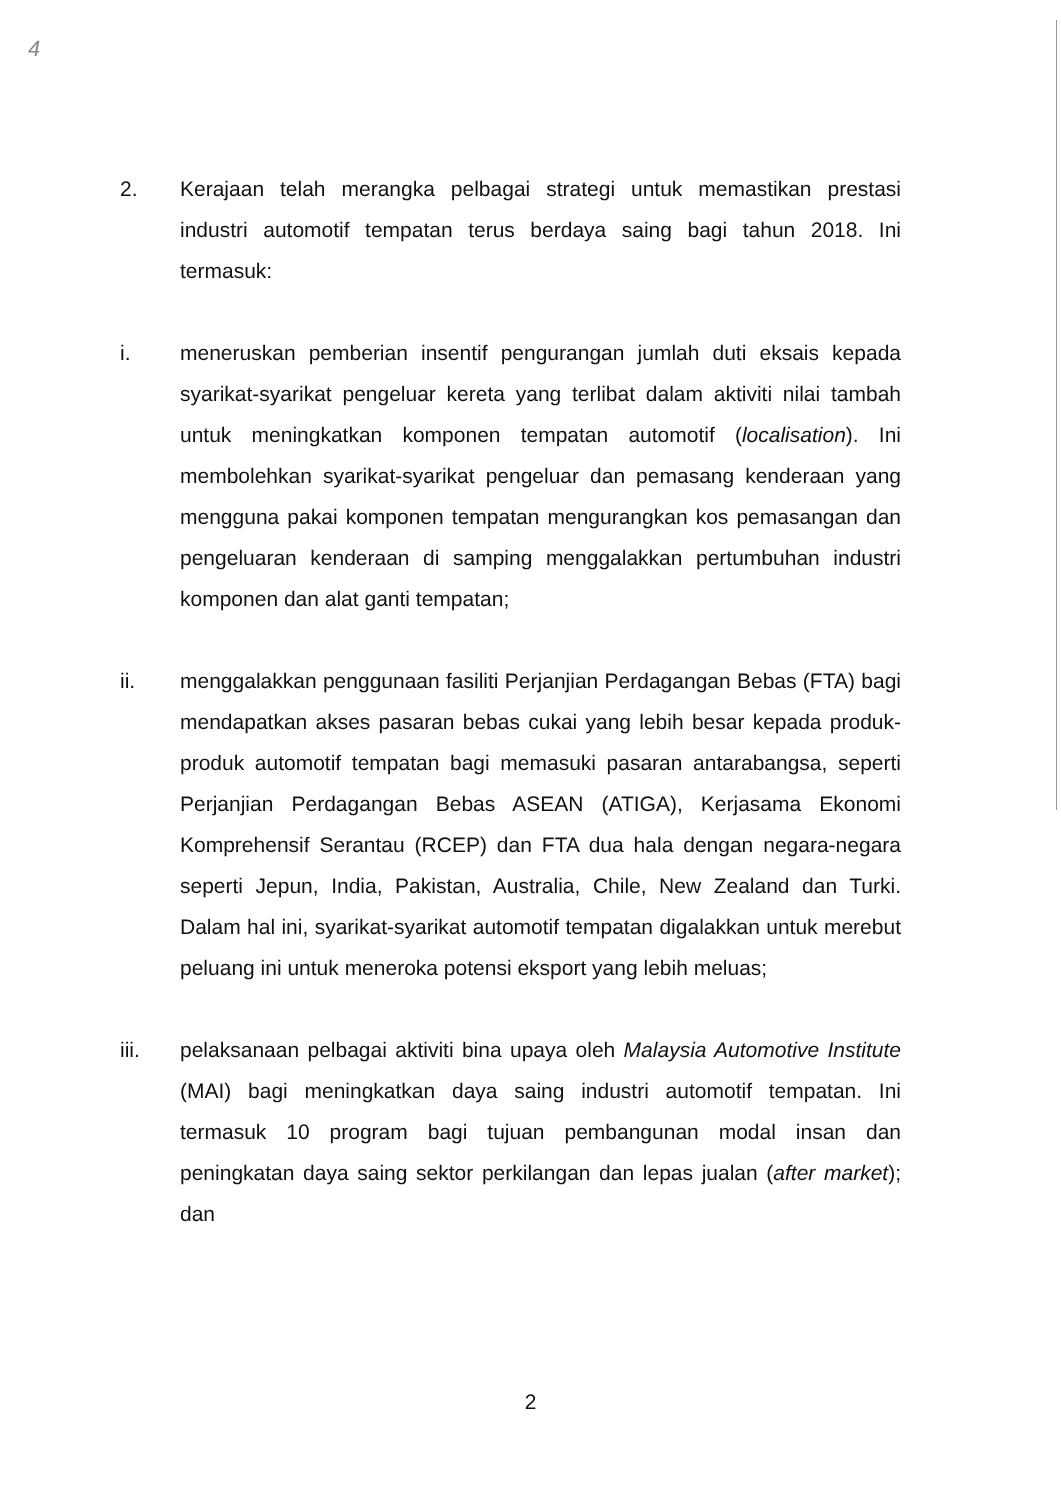4
2. Kerajaan telah merangka pelbagai strategi untuk memastikan prestasi industri automotif tempatan terus berdaya saing bagi tahun 2018. Ini termasuk:
i. meneruskan pemberian insentif pengurangan jumlah duti eksais kepada syarikat-syarikat pengeluar kereta yang terlibat dalam aktiviti nilai tambah untuk meningkatkan komponen tempatan automotif (localisation). Ini membolehkan syarikat-syarikat pengeluar dan pemasang kenderaan yang mengguna pakai komponen tempatan mengurangkan kos pemasangan dan pengeluaran kenderaan di samping menggalakkan pertumbuhan industri komponen dan alat ganti tempatan;
ii. menggalakkan penggunaan fasiliti Perjanjian Perdagangan Bebas (FTA) bagi mendapatkan akses pasaran bebas cukai yang lebih besar kepada produk-produk automotif tempatan bagi memasuki pasaran antarabangsa, seperti Perjanjian Perdagangan Bebas ASEAN (ATIGA), Kerjasama Ekonomi Komprehensif Serantau (RCEP) dan FTA dua hala dengan negara-negara seperti Jepun, India, Pakistan, Australia, Chile, New Zealand dan Turki. Dalam hal ini, syarikat-syarikat automotif tempatan digalakkan untuk merebut peluang ini untuk meneroka potensi eksport yang lebih meluas;
iii. pelaksanaan pelbagai aktiviti bina upaya oleh Malaysia Automotive Institute (MAI) bagi meningkatkan daya saing industri automotif tempatan. Ini termasuk 10 program bagi tujuan pembangunan modal insan dan peningkatan daya saing sektor perkilangan dan lepas jualan (after market); dan
2